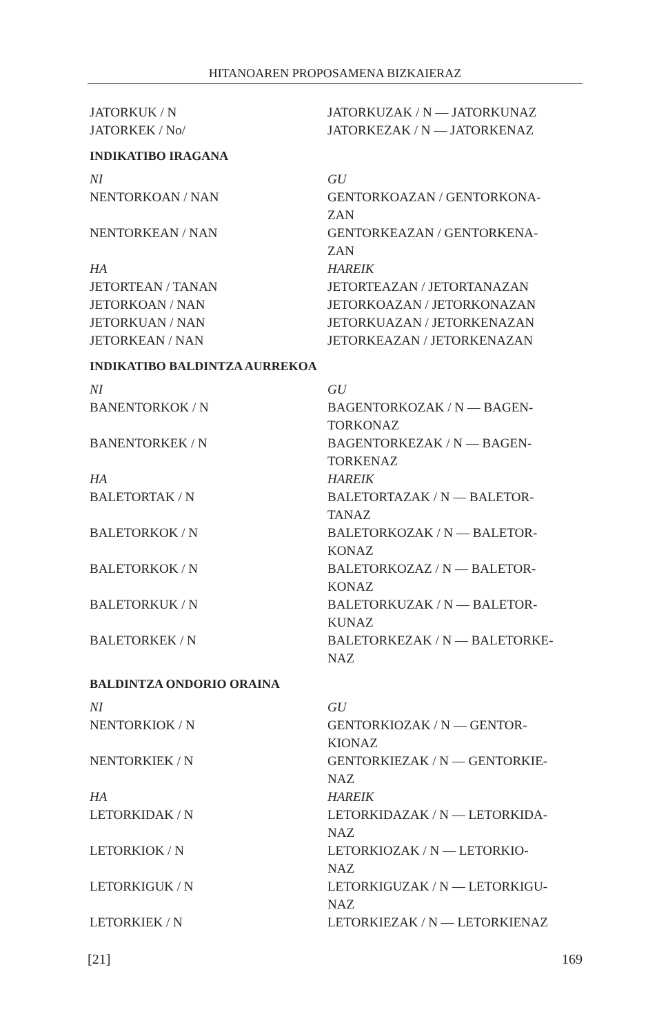HITANOAREN PROPOSAMENA BIZKAIERAZ
JATORKUK / N JATORKUZAK / N — JATORKUNAZ
JATORKEK / No/ JATORKEZAK / N — JATORKENAZ
INDIKATIBO IRAGANA
NI GU
NENTORKOAN / NAN GENTORKOAZAN / GENTORKONA-
ZAN
NENTORKEAN / NAN GENTORKEAZAN / GENTORKENA-
ZAN
HA HAREIK
JETORTEAN / TANAN JETORTEAZAN / JETORTANAZAN
JETORKOAN / NAN JETORKOAZAN / JETORKONAZAN
JETORKUAN / NAN JETORKUAZAN / JETORKENAZAN
JETORKEAN / NAN JETORKEAZAN / JETORKENAZAN
INDIKATIBO BALDINTZA AURREKOA
NI GU
BANENTORKOK / N BAGENTORKOZAK / N — BAGEN-
TORKONAZ
BANENTORKEK / N BAGENTORKEZAK / N — BAGEN-
TORKENAZ
HA HAREIK
BALETORTAK / N BALETORTAZAK / N — BALETOR-
TANAZ
BALETORKOK / N BALETORKOZAK / N — BALETOR-
KONAZ
BALETORKOK / N BALETORKOZAZ / N — BALETOR-
KONAZ
BALETORKUK / N BALETORKUZAK / N — BALETOR-
KUNAZ
BALETORKEK / N BALETORKEZAK / N — BALETORKE-
NAZ
BALDINTZA ONDORIO ORAINA
NI GU
NENTORKIOK / N GENTORKIOZAK / N — GENTOR-
KIONAZ
NENTORKIEK / N GENTORKIEZAK / N — GENTORKIE-
NAZ
HA HAREIK
LETORKIDAK / N LETORKIDAZAK / N — LETORKIDA-
NAZ
LETORKIOK / N LETORKIOZAK / N — LETORKIO-
NAZ
LETORKIGUK / N LETORKIGUZAK / N — LETORKIGU-
NAZ
LETORKIEK / N LETORKIEZAK / N — LETORKIENAZ
[21] 169